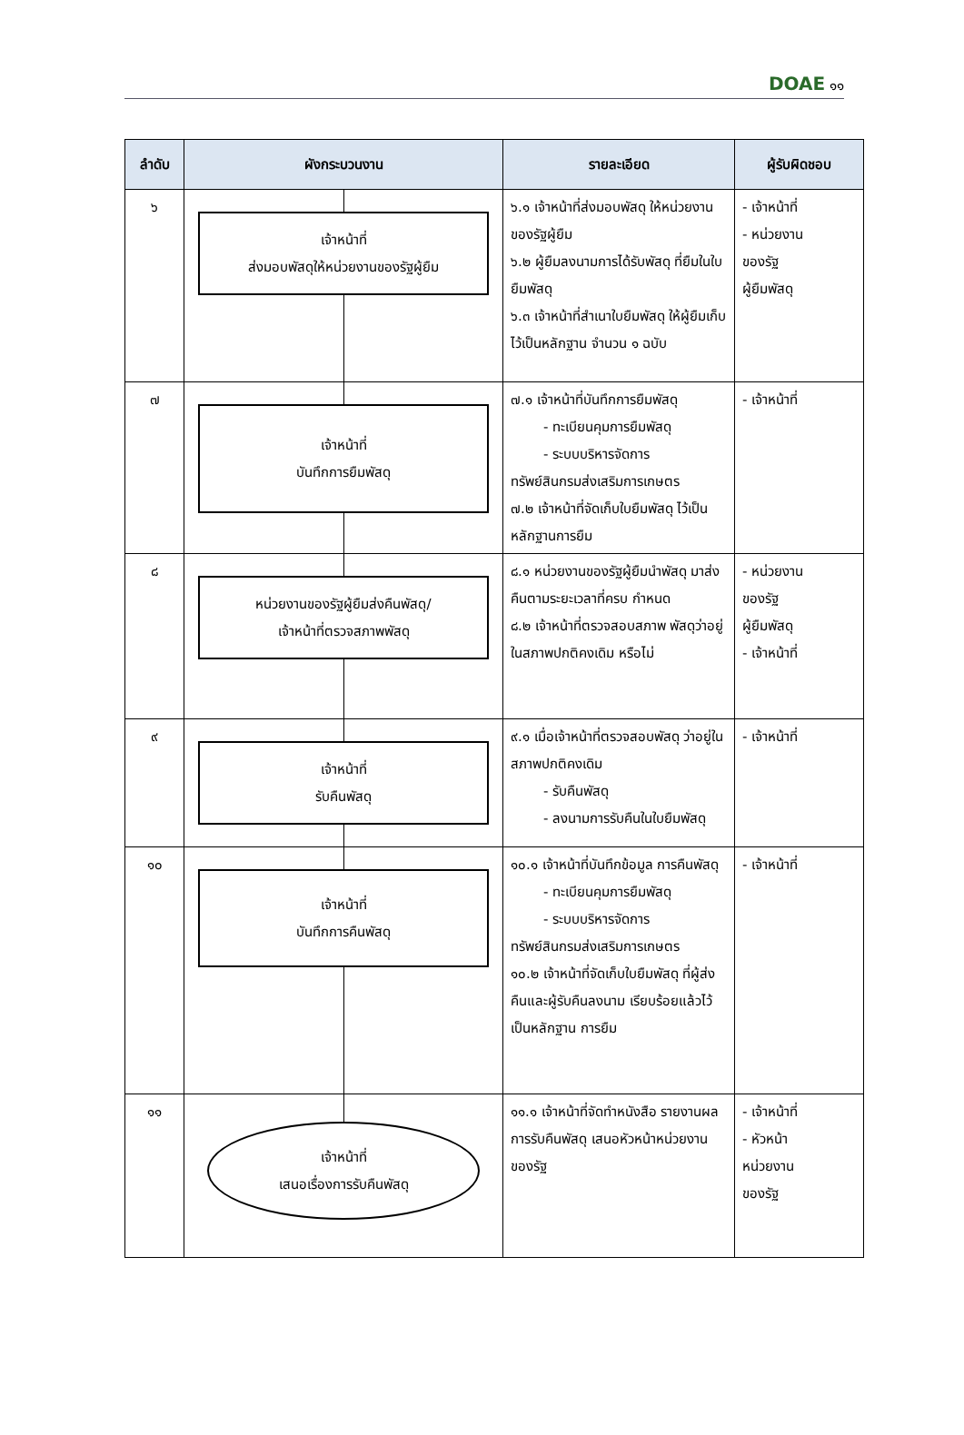DOAE ๑๑
| ลำดับ | ผังกระบวนงาน | รายละเอียด | ผู้รับผิดชอบ |
| --- | --- | --- | --- |
| ๖ | เจ้าหน้าที่ ส่งมอบพัสดุให้หน่วยงานของรัฐผู้ยืม | ๖.๑ เจ้าหน้าที่ส่งมอบพัสดุ ให้หน่วยงานของรัฐผู้ยืม ๖.๒ ผู้ยืมลงนามการได้รับพัสดุ ที่ยืมในใบยืมพัสดุ ๖.๓ เจ้าหน้าที่สำเนาใบยืมพัสดุ ให้ผู้ยืมเก็บไว้เป็นหลักฐาน จำนวน ๑ ฉบับ | - เจ้าหน้าที่ - หน่วยงาน ของรัฐ ผู้ยืมพัสดุ |
| ๗ | เจ้าหน้าที่ บันทึกการยืมพัสดุ | ๗.๑ เจ้าหน้าที่บันทึกการยืมพัสดุ - ทะเบียนคุมการยืมพัสดุ - ระบบบริหารจัดการ ทรัพย์สินกรมส่งเสริมการเกษตร ๗.๒ เจ้าหน้าที่จัดเก็บใบยืมพัสดุ ไว้เป็นหลักฐานการยืม | - เจ้าหน้าที่ |
| ๘ | หน่วยงานของรัฐผู้ยืมส่งคืนพัสดุ/ เจ้าหน้าที่ตรวจสภาพพัสดุ | ๘.๑ หน่วยงานของรัฐผู้ยืมนำพัสดุ มาส่งคืนตามระยะเวลาที่ครบ กำหนด ๘.๒ เจ้าหน้าที่ตรวจสอบสภาพ พัสดุว่าอยู่ในสภาพปกติคงเดิม หรือไม่ | - หน่วยงาน ของรัฐ ผู้ยืมพัสดุ - เจ้าหน้าที่ |
| ๙ | เจ้าหน้าที่ รับคืนพัสดุ | ๙.๑ เมื่อเจ้าหน้าที่ตรวจสอบพัสดุ ว่าอยู่ในสภาพปกติคงเดิม - รับคืนพัสดุ - ลงนามการรับคืนในใบยืมพัสดุ | - เจ้าหน้าที่ |
| ๑๐ | เจ้าหน้าที่ บันทึกการคืนพัสดุ | ๑๐.๑ เจ้าหน้าที่บันทึกข้อมูล การคืนพัสดุ - ทะเบียนคุมการยืมพัสดุ - ระบบบริหารจัดการ ทรัพย์สินกรมส่งเสริมการเกษตร ๑๐.๒ เจ้าหน้าที่จัดเก็บใบยืมพัสดุ ที่ผู้ส่งคืนและผู้รับคืนลงนาม เรียบร้อยแล้วไว้เป็นหลักฐาน การยืม | - เจ้าหน้าที่ |
| ๑๑ | เจ้าหน้าที่ เสนอเรื่องการรับคืนพัสดุ | ๑๑.๑ เจ้าหน้าที่จัดทำหนังสือ รายงานผลการรับคืนพัสดุ เสนอหัวหน้าหน่วยงานของรัฐ | - เจ้าหน้าที่ - หัวหน้า หน่วยงาน ของรัฐ |